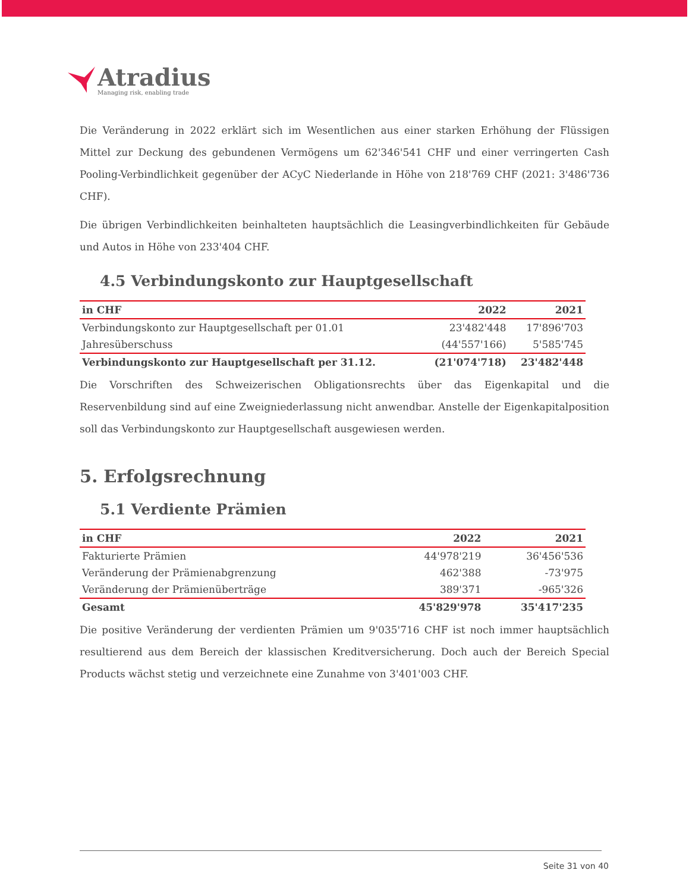Atradius
Managing risk, enabling trade
Die Veränderung in 2022 erklärt sich im Wesentlichen aus einer starken Erhöhung der Flüssigen Mittel zur Deckung des gebundenen Vermögens um 62'346'541 CHF und einer verringerten Cash Pooling-Verbindlichkeit gegenüber der ACyC Niederlande in Höhe von 218'769 CHF (2021: 3'486'736 CHF).
Die übrigen Verbindlichkeiten beinhalteten hauptsächlich die Leasingverbindlichkeiten für Gebäude und Autos in Höhe von 233'404 CHF.
4.5 Verbindungskonto zur Hauptgesellschaft
| in CHF | 2022 | 2021 |
| --- | --- | --- |
| Verbindungskonto zur Hauptgesellschaft per 01.01 | 23'482'448 | 17'896'703 |
| Jahresüberschuss | (44'557'166) | 5'585'745 |
| Verbindungskonto zur Hauptgesellschaft per 31.12. | (21'074'718) | 23'482'448 |
Die Vorschriften des Schweizerischen Obligationsrechts über das Eigenkapital und die Reservenbildung sind auf eine Zweigniederlassung nicht anwendbar. Anstelle der Eigenkapitalposition soll das Verbindungskonto zur Hauptgesellschaft ausgewiesen werden.
5. Erfolgsrechnung
5.1 Verdiente Prämien
| in CHF | 2022 | 2021 |
| --- | --- | --- |
| Fakturierte Prämien | 44'978'219 | 36'456'536 |
| Veränderung der Prämienabgrenzung | 462'388 | -73'975 |
| Veränderung der Prämienüberträge | 389'371 | -965'326 |
| Gesamt | 45'829'978 | 35'417'235 |
Die positive Veränderung der verdienten Prämien um 9'035'716 CHF ist noch immer hauptsächlich resultierend aus dem Bereich der klassischen Kreditversicherung. Doch auch der Bereich Special Products wächst stetig und verzeichnete eine Zunahme von 3'401'003 CHF.
Seite 31 von 40